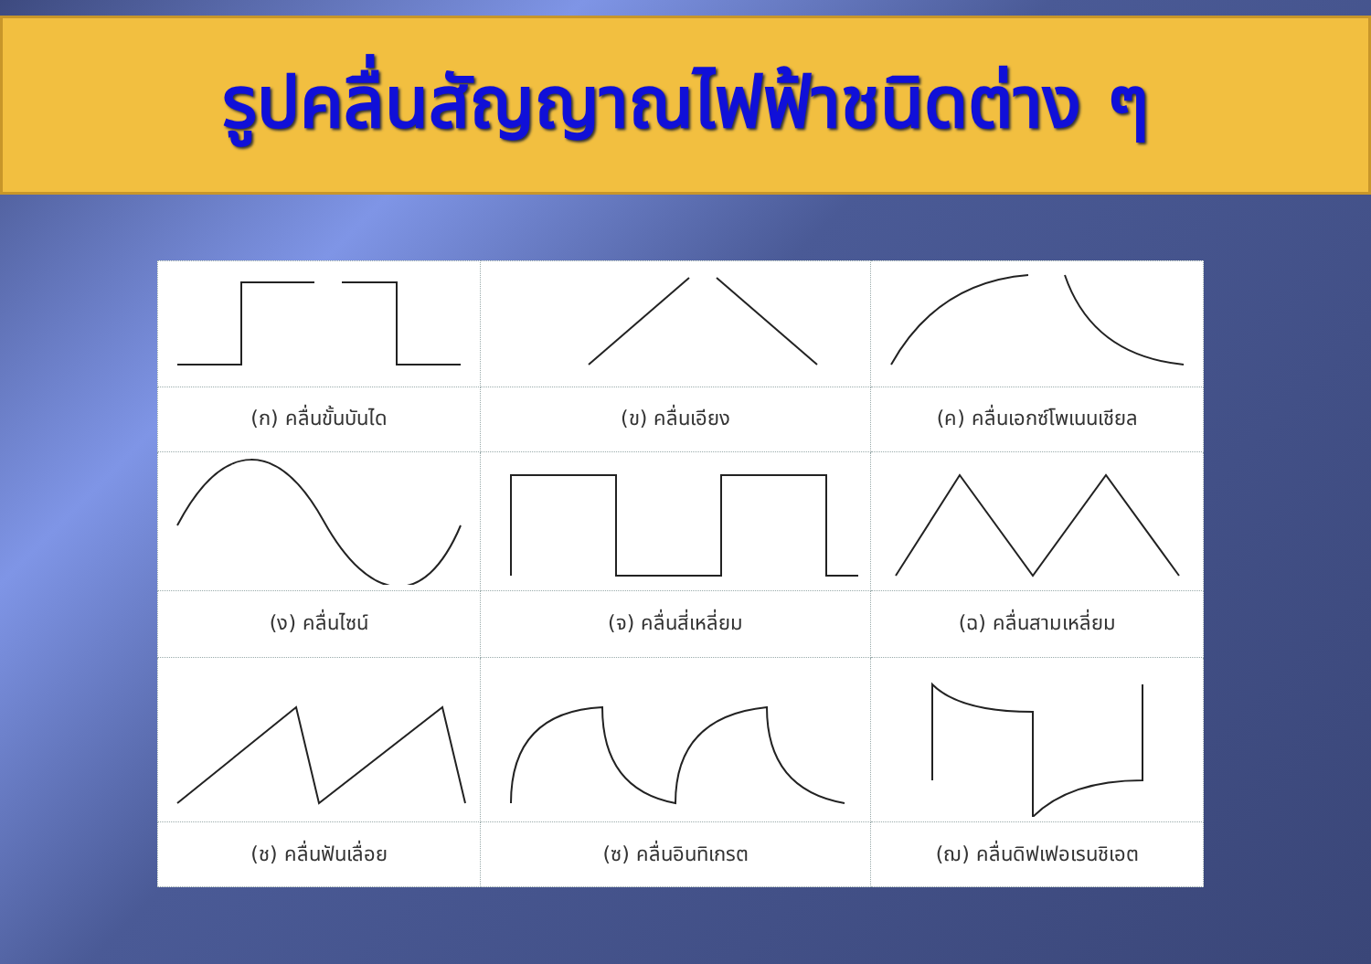รูปคลื่นสัญญาณไฟฟ้าชนิดต่าง ๆ
| (ก) คลื่นขั้นบันได | (ข) คลื่นเอียง | (ค) คลื่นเอกซ์โพเนนเชียล |
| (ง) คลื่นไซน์ | (จ) คลื่นสี่เหลี่ยม | (ฉ) คลื่นสามเหลี่ยม |
| (ช) คลื่นฟันเลื่อย | (ซ) คลื่นอินทิเกรต | (ฌ) คลื่นดิฟเฟอเรนชิเอต |